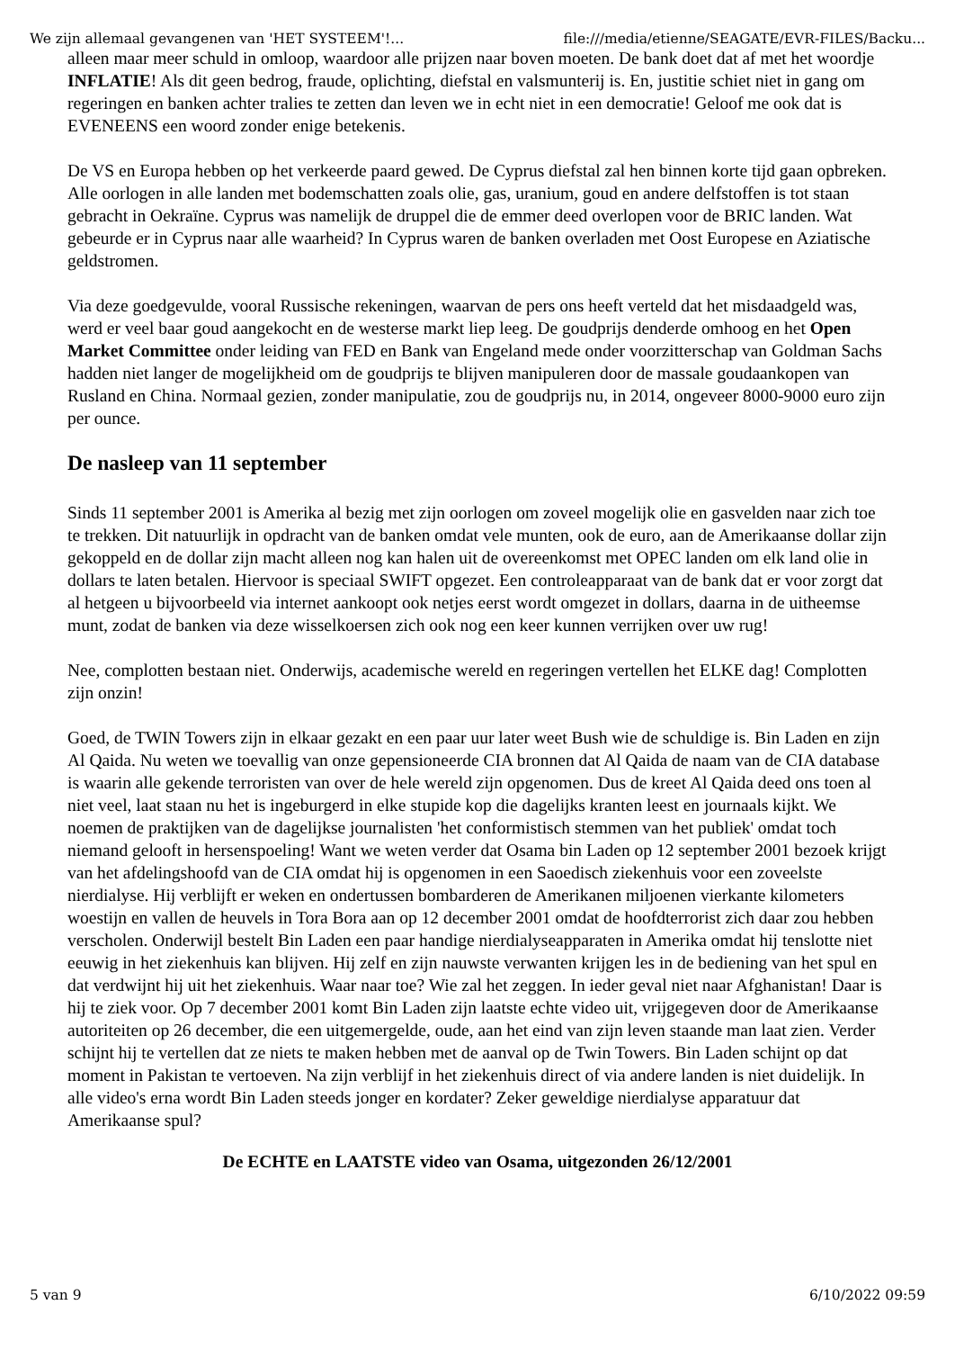We zijn allemaal gevangenen van 'HET SYSTEEM'!... file:///media/etienne/SEAGATE/EVR-FILES/Backu...
alleen maar meer schuld in omloop, waardoor alle prijzen naar boven moeten. De bank doet dat af met het woordje INFLATIE! Als dit geen bedrog, fraude, oplichting, diefstal en valsmunterij is. En, justitie schiet niet in gang om regeringen en banken achter tralies te zetten dan leven we in echt niet in een democratie! Geloof me ook dat is EVENEENS een woord zonder enige betekenis.
De VS en Europa hebben op het verkeerde paard gewed. De Cyprus diefstal zal hen binnen korte tijd gaan opbreken. Alle oorlogen in alle landen met bodemschatten zoals olie, gas, uranium, goud en andere delfstoffen is tot staan gebracht in Oekraïne. Cyprus was namelijk de druppel die de emmer deed overlopen voor de BRIC landen. Wat gebeurde er in Cyprus naar alle waarheid? In Cyprus waren de banken overladen met Oost Europese en Aziatische geldstromen.
Via deze goedgevulde, vooral Russische rekeningen, waarvan de pers ons heeft verteld dat het misdaadgeld was, werd er veel baar goud aangekocht en de westerse markt liep leeg. De goudprijs denderde omhoog en het Open Market Committee onder leiding van FED en Bank van Engeland mede onder voorzitterschap van Goldman Sachs hadden niet langer de mogelijkheid om de goudprijs te blijven manipuleren door de massale goudaankopen van Rusland en China. Normaal gezien, zonder manipulatie, zou de goudprijs nu, in 2014, ongeveer 8000-9000 euro zijn per ounce.
De nasleep van 11 september
Sinds 11 september 2001 is Amerika al bezig met zijn oorlogen om zoveel mogelijk olie en gasvelden naar zich toe te trekken. Dit natuurlijk in opdracht van de banken omdat vele munten, ook de euro, aan de Amerikaanse dollar zijn gekoppeld en de dollar zijn macht alleen nog kan halen uit de overeenkomst met OPEC landen om elk land olie in dollars te laten betalen. Hiervoor is speciaal SWIFT opgezet. Een controleapparaat van de bank dat er voor zorgt dat al hetgeen u bijvoorbeeld via internet aankoopt ook netjes eerst wordt omgezet in dollars, daarna in de uitheemse munt, zodat de banken via deze wisselkoersen zich ook nog een keer kunnen verrijken over uw rug!
Nee, complotten bestaan niet. Onderwijs, academische wereld en regeringen vertellen het ELKE dag! Complotten zijn onzin!
Goed, de TWIN Towers zijn in elkaar gezakt en een paar uur later weet Bush wie de schuldige is. Bin Laden en zijn Al Qaida. Nu weten we toevallig van onze gepensioneerde CIA bronnen dat Al Qaida de naam van de CIA database is waarin alle gekende terroristen van over de hele wereld zijn opgenomen. Dus de kreet Al Qaida deed ons toen al niet veel, laat staan nu het is ingeburgerd in elke stupide kop die dagelijks kranten leest en journaals kijkt. We noemen de praktijken van de dagelijkse journalisten 'het conformistisch stemmen van het publiek' omdat toch niemand gelooft in hersenspoeling! Want we weten verder dat Osama bin Laden op 12 september 2001 bezoek krijgt van het afdelingshoofd van de CIA omdat hij is opgenomen in een Saoedisch ziekenhuis voor een zoveelste nierdialyse. Hij verblijft er weken en ondertussen bombarderen de Amerikanen miljoenen vierkante kilometers woestijn en vallen de heuvels in Tora Bora aan op 12 december 2001 omdat de hoofdterrorist zich daar zou hebben verscholen. Onderwijl bestelt Bin Laden een paar handige nierdialyseapparaten in Amerika omdat hij tenslotte niet eeuwig in het ziekenhuis kan blijven. Hij zelf en zijn nauwste verwanten krijgen les in de bediening van het spul en dat verdwijnt hij uit het ziekenhuis. Waar naar toe? Wie zal het zeggen. In ieder geval niet naar Afghanistan! Daar is hij te ziek voor. Op 7 december 2001 komt Bin Laden zijn laatste echte video uit, vrijgegeven door de Amerikaanse autoriteiten op 26 december, die een uitgemergelde, oude, aan het eind van zijn leven staande man laat zien. Verder schijnt hij te vertellen dat ze niets te maken hebben met de aanval op de Twin Towers. Bin Laden schijnt op dat moment in Pakistan te vertoeven. Na zijn verblijf in het ziekenhuis direct of via andere landen is niet duidelijk. In alle video's erna wordt Bin Laden steeds jonger en kordater? Zeker geweldige nierdialyse apparatuur dat Amerikaanse spul?
De ECHTE en LAATSTE video van Osama, uitgezonden 26/12/2001
5 van 9 6/10/2022 09:59